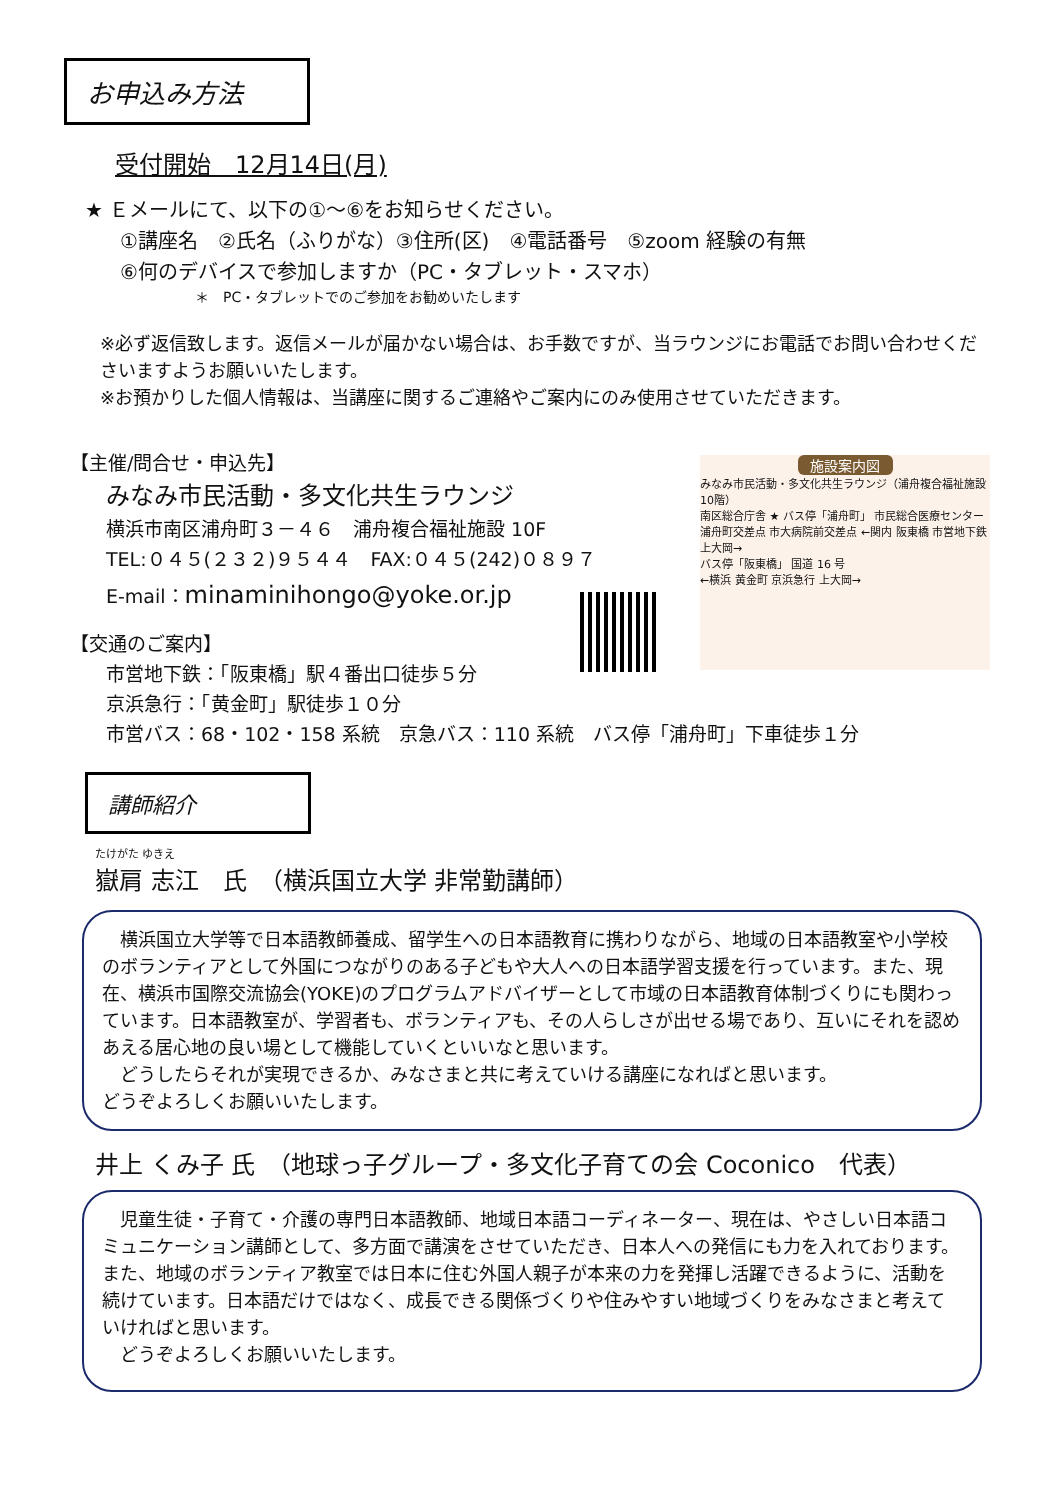お申込み方法
受付開始　12月14日(月)
★ Ｅメールにて、以下の①～⑥をお知らせください。
①講座名　②氏名（ふりがな）③住所(区)　④電話番号　⑤zoom 経験の有無
⑥何のデバイスで参加しますか（PC・タブレット・スマホ）
＊　PC・タブレットでのご参加をお勧めいたします
※必ず返信致します。返信メールが届かない場合は、お手数ですが、当ラウンジにお電話でお問い合わせくださいますようお願いいたします。
※お預かりした個人情報は、当講座に関するご連絡やご案内にのみ使用させていただきます。
【主催/問合せ・申込先】
みなみ市民活動・多文化共生ラウンジ
横浜市南区浦舟町３－４６　浦舟複合福祉施設 10F
TEL:０４５(２３２)９５４４　FAX:０４５(242)０８９７
E-mail：minaminihongo@yoke.or.jp
【交通のご案内】
市営地下鉄：「阪東橋」駅４番出口徒歩５分
京浜急行：「黄金町」駅徒歩１０分
市営バス：68・102・158 系統　京急バス：110 系統　バス停「浦舟町」下車徒歩１分
施設案内図
みなみ市民活動・多文化共生ラウンジ（浦舟複合福祉施設 10階）
南区総合庁舎 ★ バス停「浦舟町」 市民総合医療センター
浦舟町交差点 市大病院前交差点 ←関内 阪東橋 市営地下鉄 上大岡→
バス停「阪東橋」 国道 16 号
←横浜 黄金町 京浜急行 上大岡→
講師紹介
たけがた ゆきえ
嶽肩 志江　氏　（横浜国立大学 非常勤講師）
　横浜国立大学等で日本語教師養成、留学生への日本語教育に携わりながら、地域の日本語教室や小学校のボランティアとして外国につながりのある子どもや大人への日本語学習支援を行っています。また、現在、横浜市国際交流協会(YOKE)のプログラムアドバイザーとして市域の日本語教育体制づくりにも関わっています。日本語教室が、学習者も、ボランティアも、その人らしさが出せる場であり、互いにそれを認めあえる居心地の良い場として機能していくといいなと思います。
　どうしたらそれが実現できるか、みなさまと共に考えていける講座になればと思います。
どうぞよろしくお願いいたします。
井上 くみ子 氏　（地球っ子グループ・多文化子育ての会 Coconico　代表）
　児童生徒・子育て・介護の専門日本語教師、地域日本語コーディネーター、現在は、やさしい日本語コミュニケーション講師として、多方面で講演をさせていただき、日本人への発信にも力を入れております。また、地域のボランティア教室では日本に住む外国人親子が本来の力を発揮し活躍できるように、活動を続けています。日本語だけではなく、成長できる関係づくりや住みやすい地域づくりをみなさまと考えていければと思います。
　どうぞよろしくお願いいたします。